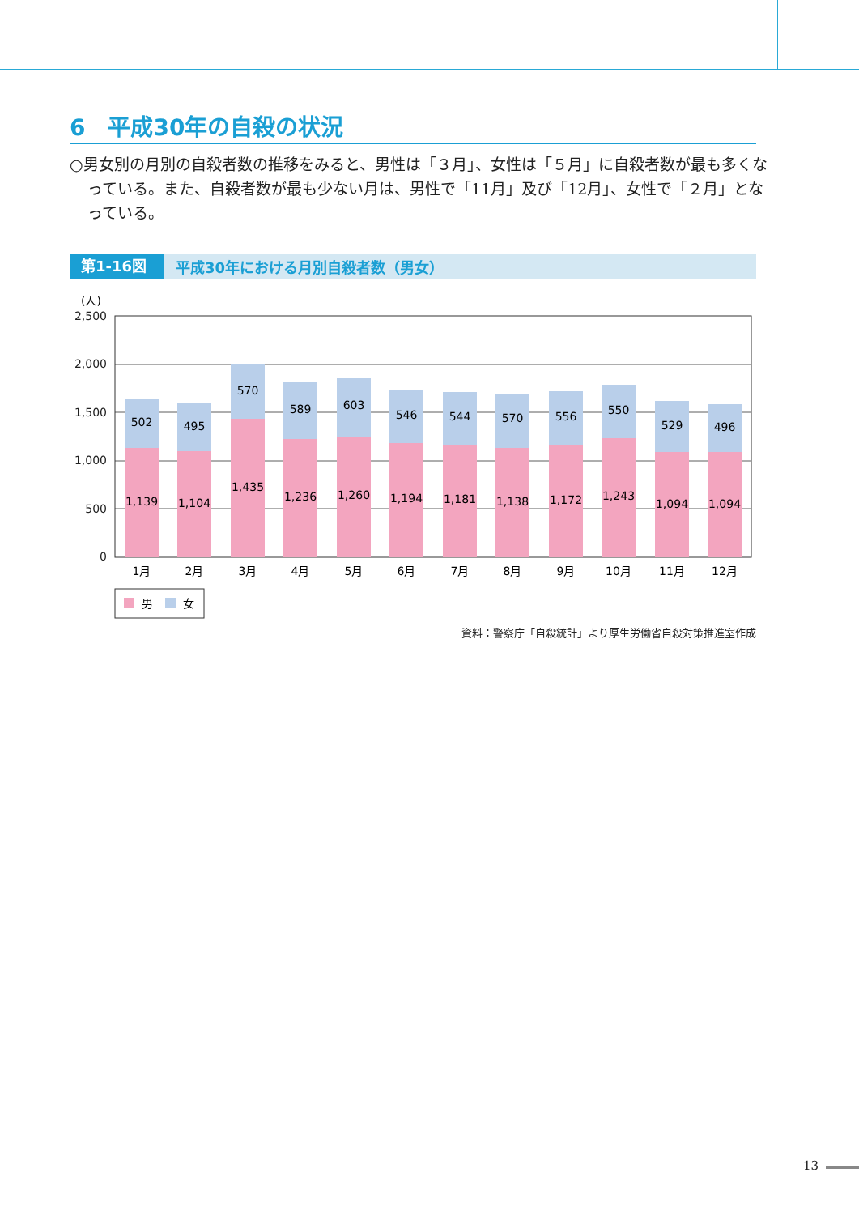6　平成30年の自殺の状況
○男女別の月別の自殺者数の推移をみると、男性は「３月」、女性は「５月」に自殺者数が最も多くなっている。また、自殺者数が最も少ない月は、男性で「11月」及び「12月」、女性で「２月」となっている。
第1-16図 平成30年における月別自殺者数（男女）
(人)
2,500
2,000
1,500
1,000
500
0
502
1,139
1月
495
1,104
2月
570
1,435
3月
589
1,236
4月
603
1,260
5月
546
1,194
6月
544
1,181
7月
570
1,138
8月
556
1,172
9月
550
1,243
10月
529
1,094
11月
496
1,094
12月
男
女
資料：警察庁「自殺統計」より厚生労働省自殺対策推進室作成
13